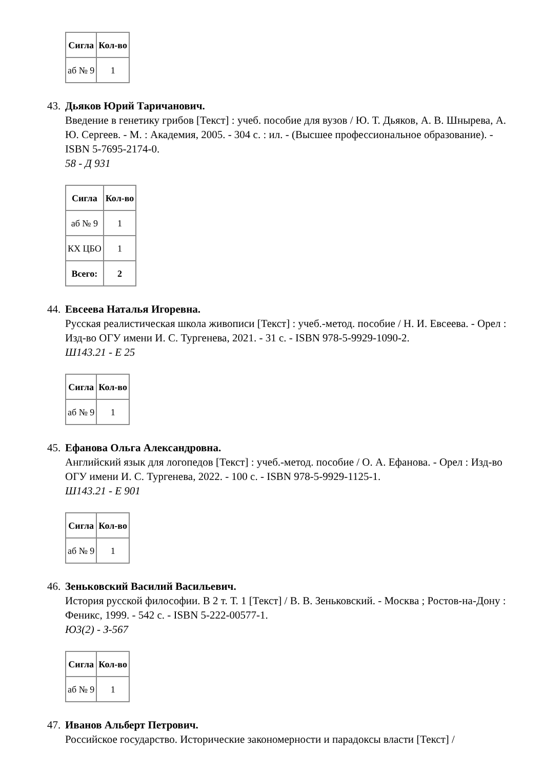| Сигла | Кол-во |
| --- | --- |
| аб № 9 | 1 |
43.
Дьяков Юрий Таричанович.
Введение в генетику грибов [Текст] : учеб. пособие для вузов / Ю. Т. Дьяков, А. В. Шнырева, А. Ю. Сергеев. - М. : Академия, 2005. - 304 с. : ил. - (Высшее профессиональное образование). - ISBN 5-7695-2174-0.
58 - Д 931
| Сигла | Кол-во |
| --- | --- |
| аб № 9 | 1 |
| КХ ЦБО | 1 |
| Всего: | 2 |
44.
Евсеева Наталья Игоревна.
Русская реалистическая школа живописи [Текст] : учеб.-метод. пособие / Н. И. Евсеева. - Орел : Изд-во ОГУ имени И. С. Тургенева, 2021. - 31 с. - ISBN 978-5-9929-1090-2.
Ш143.21 - Е 25
| Сигла | Кол-во |
| --- | --- |
| аб № 9 | 1 |
45.
Ефанова Ольга Александровна.
Английский язык для логопедов [Текст] : учеб.-метод. пособие / О. А. Ефанова. - Орел : Изд-во ОГУ имени И. С. Тургенева, 2022. - 100 с. - ISBN 978-5-9929-1125-1.
Ш143.21 - Е 901
| Сигла | Кол-во |
| --- | --- |
| аб № 9 | 1 |
46.
Зеньковский Василий Васильевич.
История русской философии. В 2 т. Т. 1 [Текст] / В. В. Зеньковский. - Москва ; Ростов-на-Дону : Феникс, 1999. - 542 с. - ISBN 5-222-00577-1.
Ю3(2) - З-567
| Сигла | Кол-во |
| --- | --- |
| аб № 9 | 1 |
47.
Иванов Альберт Петрович.
Российское государство. Исторические закономерности и парадоксы власти [Текст] /